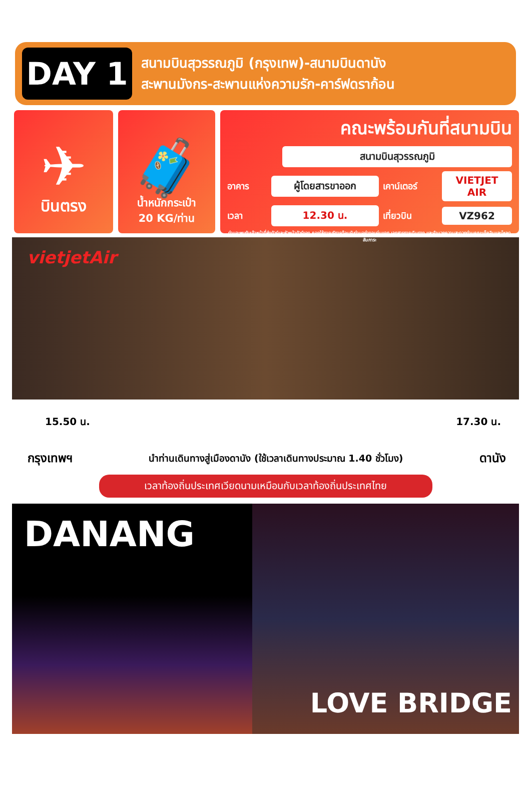DAY 1
สนามบินสุวรรณภูมิ (กรุงเทพ)-สนามบินดานัง
สะพานมังกร-สะพานแห่งความรัก-คาร์ฟดราก้อน
✈
บินตรง
🧳
น้ำหนักกระเป๋า
20 KG/ท่าน
คณะพร้อมกันที่สนามบิน
สนามบินสุวรรณภูมิ
อาคาร
ผู้โดยสารขาออก
เคาน์เตอร์
VIETJET AIR
เวลา
12.30 น.
เที่ยวบิน
VZ962
ท่านจะพบกับเจ้าหน้าที่ส่งทัวร์และหัวหน้าทัวร์ของ คอยให้การบริการต้อนรับท่านอย่างอบอุ่นแจก เอกสารการเดินทาง และอำนวยความสะดวกท่านคณะเช็คอินและโหลดสัมภาระ
vietjetAir
15.50 น. 17.30 น.
กรุงเทพฯ นำท่านเดินทางสู่เมืองดานัง (ใช้เวลาเดินทางประมาณ 1.40 ชั่วโมง) ดานัง
เวลาท้องถิ่นประเทศเวียดนามเหมือนกับเวลาท้องถิ่นประเทศไทย
DANANG
LOVE BRIDGE